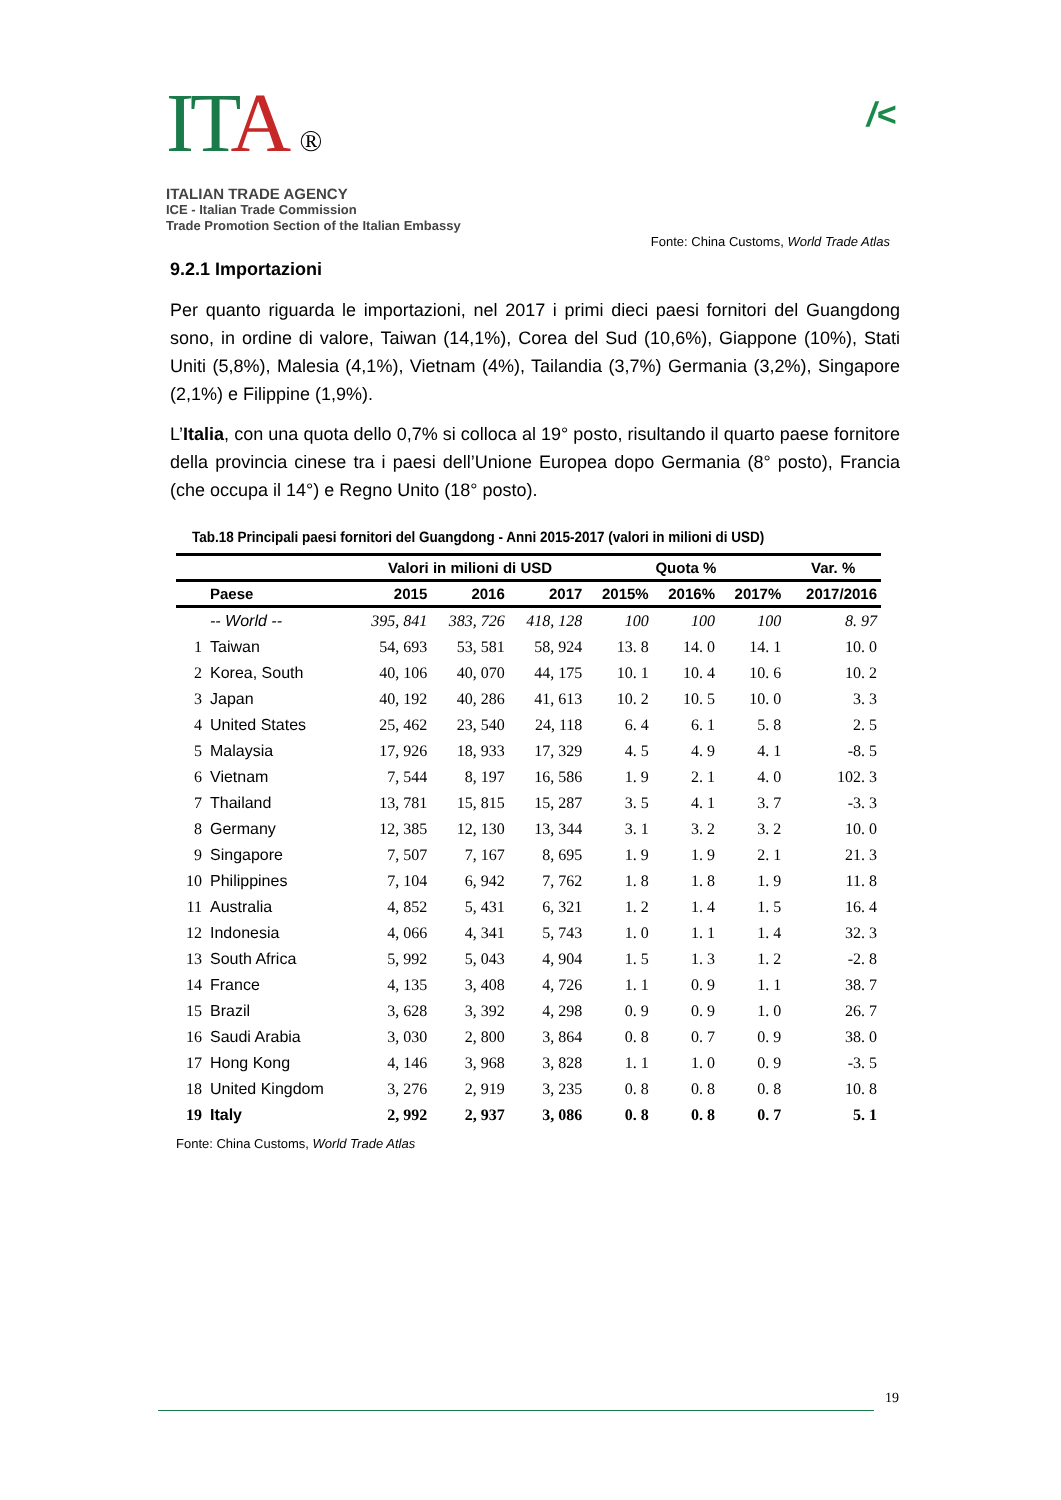IT A ®
ITALIAN TRADE AGENCY
ICE - Italian Trade Commission
Trade Promotion Section of the Italian Embassy
/<
Fonte: China Customs, World Trade Atlas
9.2.1 Importazioni
Per quanto riguarda le importazioni, nel 2017 i primi dieci paesi fornitori del Guangdong sono, in ordine di valore, Taiwan (14,1%), Corea del Sud (10,6%), Giappone (10%), Stati Uniti (5,8%), Malesia (4,1%), Vietnam (4%), Tailandia (3,7%) Germania (3,2%), Singapore (2,1%) e Filippine (1,9%).
L’Italia, con una quota dello 0,7% si colloca al 19° posto, risultando il quarto paese fornitore della provincia cinese tra i paesi dell’Unione Europea dopo Germania (8° posto), Francia (che occupa il 14°) e Regno Unito (18° posto).
Tab.18 Principali paesi fornitori del Guangdong - Anni 2015-2017 (valori in milioni di USD)
| | | Valori in milioni di USD | | | Quota % | | | Var. % |
| --- | --- | --- | --- | --- | --- | --- | --- | --- |
| Paese | | 2015 | 2016 | 2017 | 2015% | 2016% | 2017% | 2017/2016 |
| | -- World -- | 395, 841 | 383, 726 | 418, 128 | 100 | 100 | 100 | 8. 97 |
| 1 | Taiwan | 54, 693 | 53, 581 | 58, 924 | 13. 8 | 14. 0 | 14. 1 | 10. 0 |
| 2 | Korea, South | 40, 106 | 40, 070 | 44, 175 | 10. 1 | 10. 4 | 10. 6 | 10. 2 |
| 3 | Japan | 40, 192 | 40, 286 | 41, 613 | 10. 2 | 10. 5 | 10. 0 | 3. 3 |
| 4 | United States | 25, 462 | 23, 540 | 24, 118 | 6. 4 | 6. 1 | 5. 8 | 2. 5 |
| 5 | Malaysia | 17, 926 | 18, 933 | 17, 329 | 4. 5 | 4. 9 | 4. 1 | -8. 5 |
| 6 | Vietnam | 7, 544 | 8, 197 | 16, 586 | 1. 9 | 2. 1 | 4. 0 | 102. 3 |
| 7 | Thailand | 13, 781 | 15, 815 | 15, 287 | 3. 5 | 4. 1 | 3. 7 | -3. 3 |
| 8 | Germany | 12, 385 | 12, 130 | 13, 344 | 3. 1 | 3. 2 | 3. 2 | 10. 0 |
| 9 | Singapore | 7, 507 | 7, 167 | 8, 695 | 1. 9 | 1. 9 | 2. 1 | 21. 3 |
| 10 | Philippines | 7, 104 | 6, 942 | 7, 762 | 1. 8 | 1. 8 | 1. 9 | 11. 8 |
| 11 | Australia | 4, 852 | 5, 431 | 6, 321 | 1. 2 | 1. 4 | 1. 5 | 16. 4 |
| 12 | Indonesia | 4, 066 | 4, 341 | 5, 743 | 1. 0 | 1. 1 | 1. 4 | 32. 3 |
| 13 | South Africa | 5, 992 | 5, 043 | 4, 904 | 1. 5 | 1. 3 | 1. 2 | -2. 8 |
| 14 | France | 4, 135 | 3, 408 | 4, 726 | 1. 1 | 0. 9 | 1. 1 | 38. 7 |
| 15 | Brazil | 3, 628 | 3, 392 | 4, 298 | 0. 9 | 0. 9 | 1. 0 | 26. 7 |
| 16 | Saudi Arabia | 3, 030 | 2, 800 | 3, 864 | 0. 8 | 0. 7 | 0. 9 | 38. 0 |
| 17 | Hong Kong | 4, 146 | 3, 968 | 3, 828 | 1. 1 | 1. 0 | 0. 9 | -3. 5 |
| 18 | United Kingdom | 3, 276 | 2, 919 | 3, 235 | 0. 8 | 0. 8 | 0. 8 | 10. 8 |
| 19 | Italy | 2, 992 | 2, 937 | 3, 086 | 0. 8 | 0. 8 | 0. 7 | 5. 1 |
Fonte: China Customs, World Trade Atlas
19